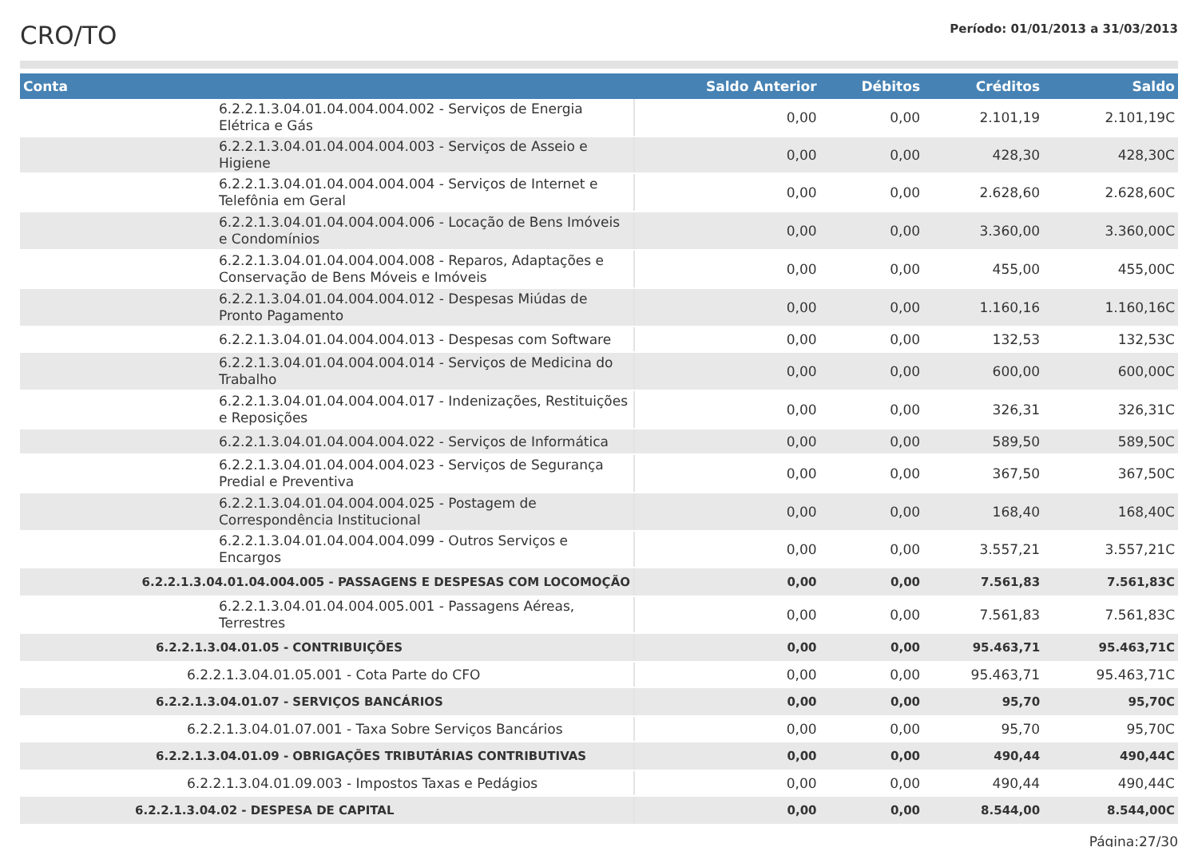CRO/TO
Período: 01/01/2013 a 31/03/2013
| Conta | Saldo Anterior | Débitos | Créditos | Saldo |
| --- | --- | --- | --- | --- |
| 6.2.2.1.3.04.01.04.004.004.002 - Serviços de Energia Elétrica e Gás | 0,00 | 0,00 | 2.101,19 | 2.101,19C |
| 6.2.2.1.3.04.01.04.004.004.003 - Serviços de Asseio e Higiene | 0,00 | 0,00 | 428,30 | 428,30C |
| 6.2.2.1.3.04.01.04.004.004.004 - Serviços de Internet e Telefônia em Geral | 0,00 | 0,00 | 2.628,60 | 2.628,60C |
| 6.2.2.1.3.04.01.04.004.004.006 - Locação de Bens Imóveis e Condomínios | 0,00 | 0,00 | 3.360,00 | 3.360,00C |
| 6.2.2.1.3.04.01.04.004.004.008 - Reparos, Adaptações e Conservação de Bens Móveis e Imóveis | 0,00 | 0,00 | 455,00 | 455,00C |
| 6.2.2.1.3.04.01.04.004.004.012 - Despesas Miúdas de Pronto Pagamento | 0,00 | 0,00 | 1.160,16 | 1.160,16C |
| 6.2.2.1.3.04.01.04.004.004.013 - Despesas com Software | 0,00 | 0,00 | 132,53 | 132,53C |
| 6.2.2.1.3.04.01.04.004.004.014 - Serviços de Medicina do Trabalho | 0,00 | 0,00 | 600,00 | 600,00C |
| 6.2.2.1.3.04.01.04.004.004.017 - Indenizações, Restituições e Reposições | 0,00 | 0,00 | 326,31 | 326,31C |
| 6.2.2.1.3.04.01.04.004.004.022 - Serviços de Informática | 0,00 | 0,00 | 589,50 | 589,50C |
| 6.2.2.1.3.04.01.04.004.004.023 - Serviços de Segurança Predial e Preventiva | 0,00 | 0,00 | 367,50 | 367,50C |
| 6.2.2.1.3.04.01.04.004.004.025 - Postagem de Correspondência Institucional | 0,00 | 0,00 | 168,40 | 168,40C |
| 6.2.2.1.3.04.01.04.004.004.099 - Outros Serviços e Encargos | 0,00 | 0,00 | 3.557,21 | 3.557,21C |
| 6.2.2.1.3.04.01.04.004.005 - PASSAGENS E DESPESAS COM LOCOMOÇÃO | 0,00 | 0,00 | 7.561,83 | 7.561,83C |
| 6.2.2.1.3.04.01.04.004.005.001 - Passagens Aéreas, Terrestres | 0,00 | 0,00 | 7.561,83 | 7.561,83C |
| 6.2.2.1.3.04.01.05 - CONTRIBUIÇÕES | 0,00 | 0,00 | 95.463,71 | 95.463,71C |
| 6.2.2.1.3.04.01.05.001 - Cota Parte do CFO | 0,00 | 0,00 | 95.463,71 | 95.463,71C |
| 6.2.2.1.3.04.01.07 - SERVIÇOS BANCÁRIOS | 0,00 | 0,00 | 95,70 | 95,70C |
| 6.2.2.1.3.04.01.07.001 - Taxa Sobre Serviços Bancários | 0,00 | 0,00 | 95,70 | 95,70C |
| 6.2.2.1.3.04.01.09 - OBRIGAÇÕES TRIBUTÁRIAS CONTRIBUTIVAS | 0,00 | 0,00 | 490,44 | 490,44C |
| 6.2.2.1.3.04.01.09.003 - Impostos Taxas e Pedágios | 0,00 | 0,00 | 490,44 | 490,44C |
| 6.2.2.1.3.04.02 - DESPESA DE CAPITAL | 0,00 | 0,00 | 8.544,00 | 8.544,00C |
Página:27/30